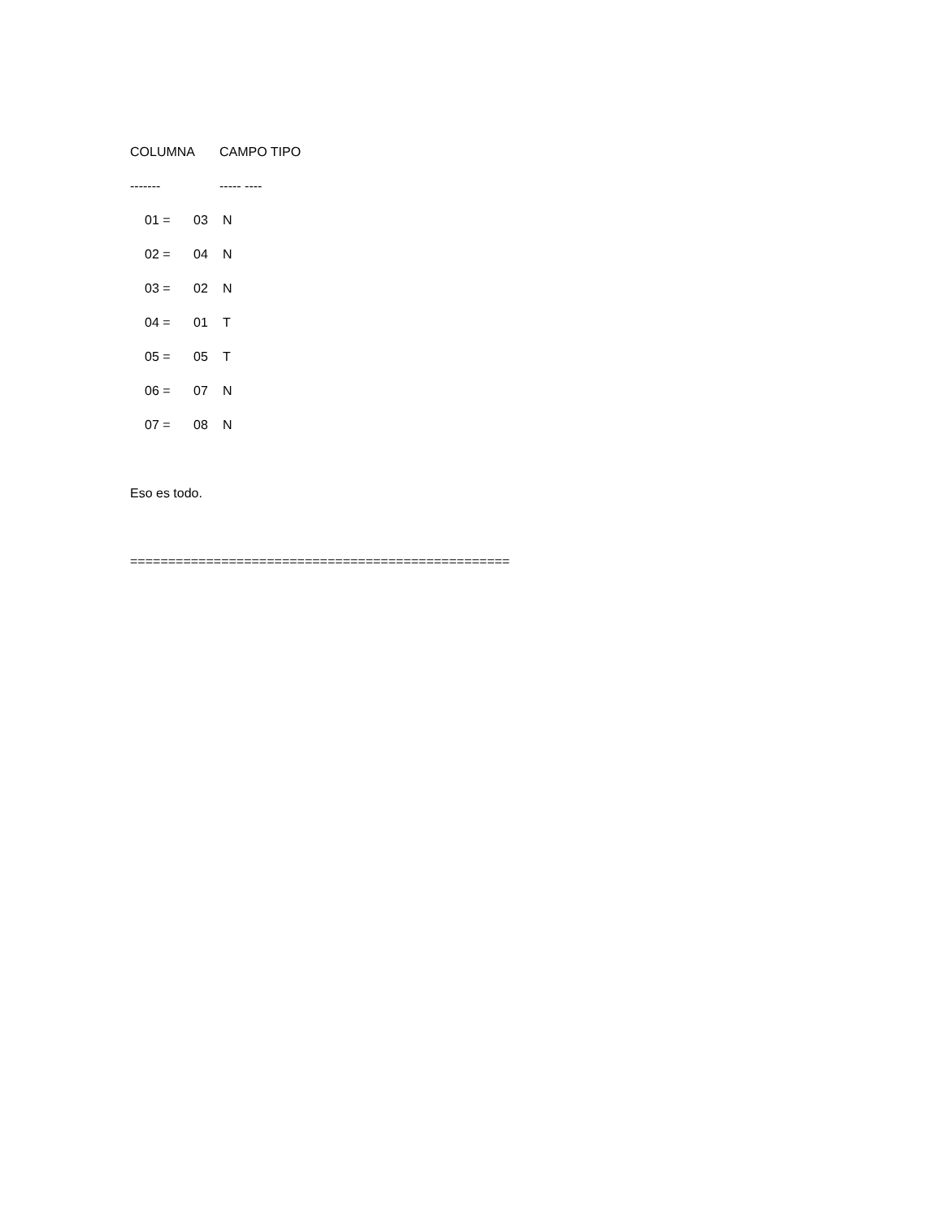| COLUMNA | CAMPO TIPO |
| ------- | ----- ---- |
| 01 = | 03 | N |
| 02 = | 04 | N |
| 03 = | 02 | N |
| 04 = | 01 | T |
| 05 = | 05 | T |
| 06 = | 07 | N |
| 07 = | 08 | N |
Eso es todo.
==================================================